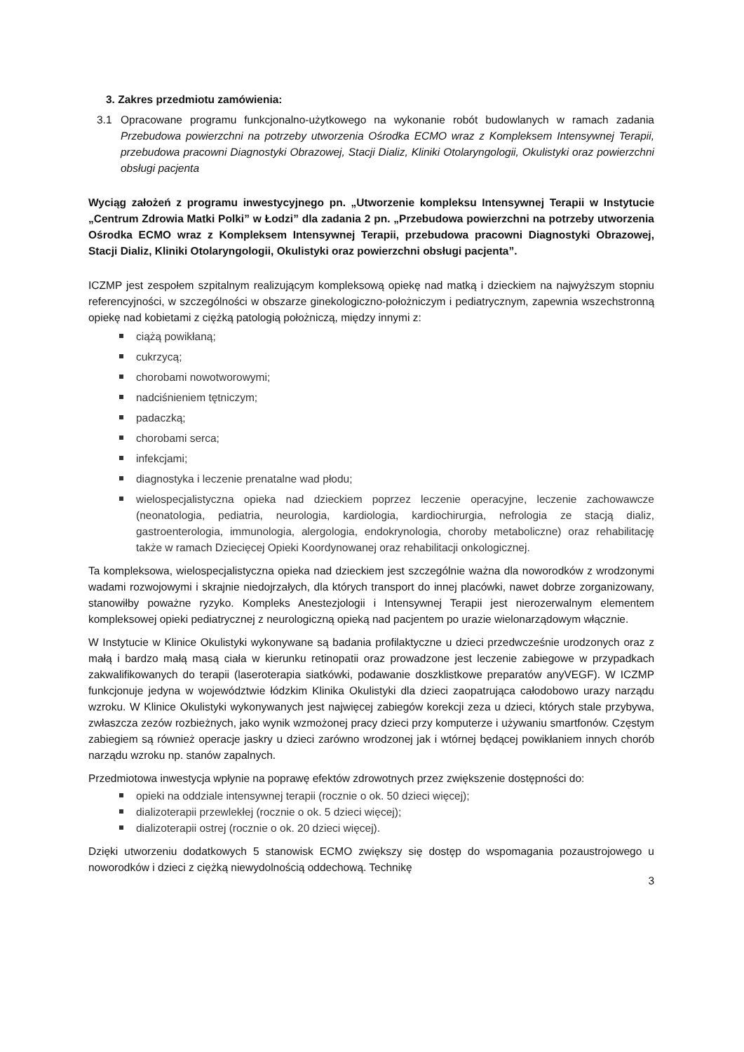3. Zakres przedmiotu zamówienia:
3.1 Opracowane programu funkcjonalno-użytkowego na wykonanie robót budowlanych w ramach zadania Przebudowa powierzchni na potrzeby utworzenia Ośrodka ECMO wraz z Kompleksem Intensywnej Terapii, przebudowa pracowni Diagnostyki Obrazowej, Stacji Dializ, Kliniki Otolaryngologii, Okulistyki oraz powierzchni obsługi pacjenta
Wyciąg założeń z programu inwestycyjnego pn. „Utworzenie kompleksu Intensywnej Terapii w Instytucie „Centrum Zdrowia Matki Polki” w Łodzi” dla zadania 2 pn. „Przebudowa powierzchni na potrzeby utworzenia Ośrodka ECMO wraz z Kompleksem Intensywnej Terapii, przebudowa pracowni Diagnostyki Obrazowej, Stacji Dializ, Kliniki Otolaryngologii, Okulistyki oraz powierzchni obsługi pacjenta”.
ICZMP jest zespołem szpitalnym realizującym kompleksową opiekę nad matką i dzieckiem na najwyższym stopniu referencyjności, w szczególności w obszarze ginekologiczno-położniczym i pediatrycznym, zapewnia wszechstronną opiekę nad kobietami z ciężką patologią położniczą, między innymi z:
ciążą powikłaną;
cukrzycą;
chorobami nowotworowymi;
nadciśnieniem tętniczym;
padaczką;
chorobami serca;
infekcjami;
diagnostyka i leczenie prenatalne wad płodu;
wielospecjalistyczna opieka nad dzieckiem poprzez leczenie operacyjne, leczenie zachowawcze (neonatologia, pediatria, neurologia, kardiologia, kardiochirurgia, nefrologia ze stacją dializ, gastroenterologia, immunologia, alergologia, endokrynologia, choroby metaboliczne) oraz rehabilitację także w ramach Dziecięcej Opieki Koordynowanej oraz rehabilitacji onkologicznej.
Ta kompleksowa, wielospecjalistyczna opieka nad dzieckiem jest szczególnie ważna dla noworodków z wrodzonymi wadami rozwojowymi i skrajnie niedojrzałych, dla których transport do innej placówki, nawet dobrze zorganizowany, stanowiłby poważne ryzyko. Kompleks Anestezjologii i Intensywnej Terapii jest nierozerwalnym elementem kompleksowej opieki pediatrycznej z neurologiczną opieką nad pacjentem po urazie wielonarządowym włącznie.
W Instytucie w Klinice Okulistyki wykonywane są badania profilaktyczne u dzieci przedwcześnie urodzonych oraz z małą i bardzo małą masą ciała w kierunku retinopatii oraz prowadzone jest leczenie zabiegowe w przypadkach zakwalifikowanych do terapii (laseroterapia siatkówki, podawanie doszklistkowe preparatów anyVEGF). W ICZMP funkcjonuje jedyna w województwie łódzkim Klinika Okulistyki dla dzieci zaopatrująca całodobowo urazy narządu wzroku. W Klinice Okulistyki wykonywanych jest najwięcej zabiegów korekcji zeza u dzieci, których stale przybywa, zwłaszcza zezów rozbieżnych, jako wynik wzmożonej pracy dzieci przy komputerze i używaniu smartfonów. Częstym zabiegiem są również operacje jaskry u dzieci zarówno wrodzonej jak i wtórnej będącej powikłaniem innych chorób narządu wzroku np. stanów zapalnych.
Przedmiotowa inwestycja wpłynie na poprawę efektów zdrowotnych przez zwiększenie dostępności do:
opieki na oddziale intensywnej terapii (rocznie o ok. 50 dzieci więcej);
dializoterapii przewlekłej (rocznie o ok. 5 dzieci więcej);
dializoterapii ostrej (rocznie o ok. 20 dzieci więcej).
Dzięki utworzeniu dodatkowych 5 stanowisk ECMO zwiększy się dostęp do wspomagania pozaustrojowego u noworodków i dzieci z ciężką niewydolnością oddechową. Technikę
3